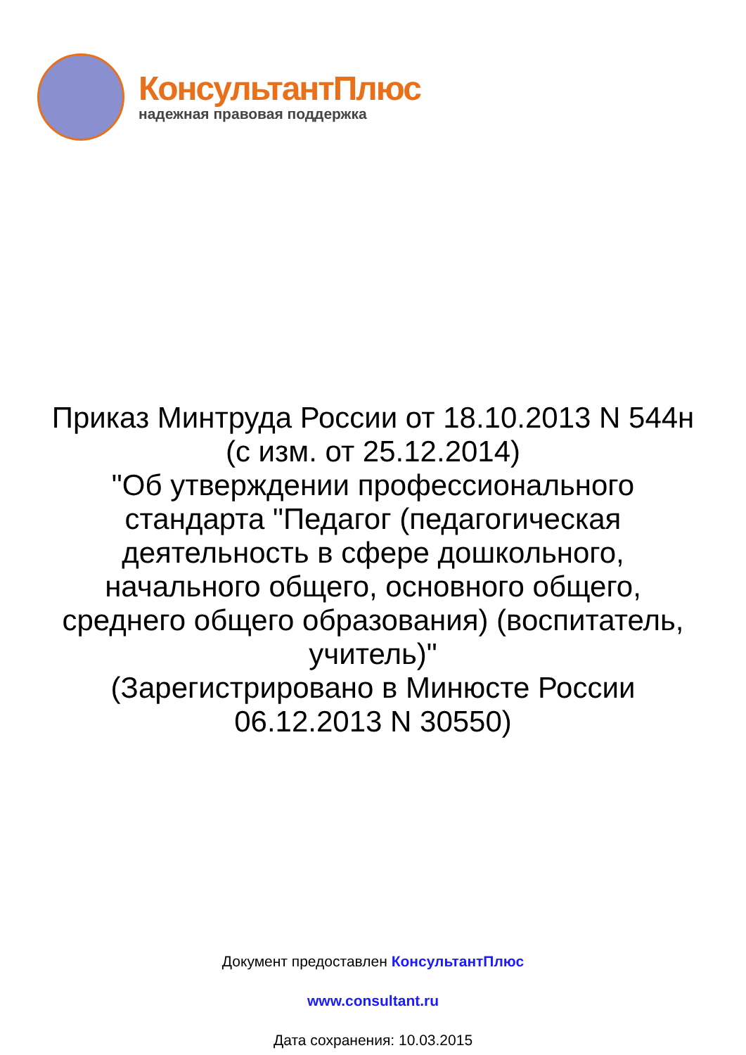КонсультантПлюс
надежная правовая поддержка
Приказ Минтруда России от 18.10.2013 N 544н
(с изм. от 25.12.2014)
"Об утверждении профессионального
стандарта "Педагог (педагогическая
деятельность в сфере дошкольного,
начального общего, основного общего,
среднего общего образования) (воспитатель,
учитель)"
(Зарегистрировано в Минюсте России
06.12.2013 N 30550)
Документ предоставлен КонсультантПлюс
www.consultant.ru
Дата сохранения: 10.03.2015